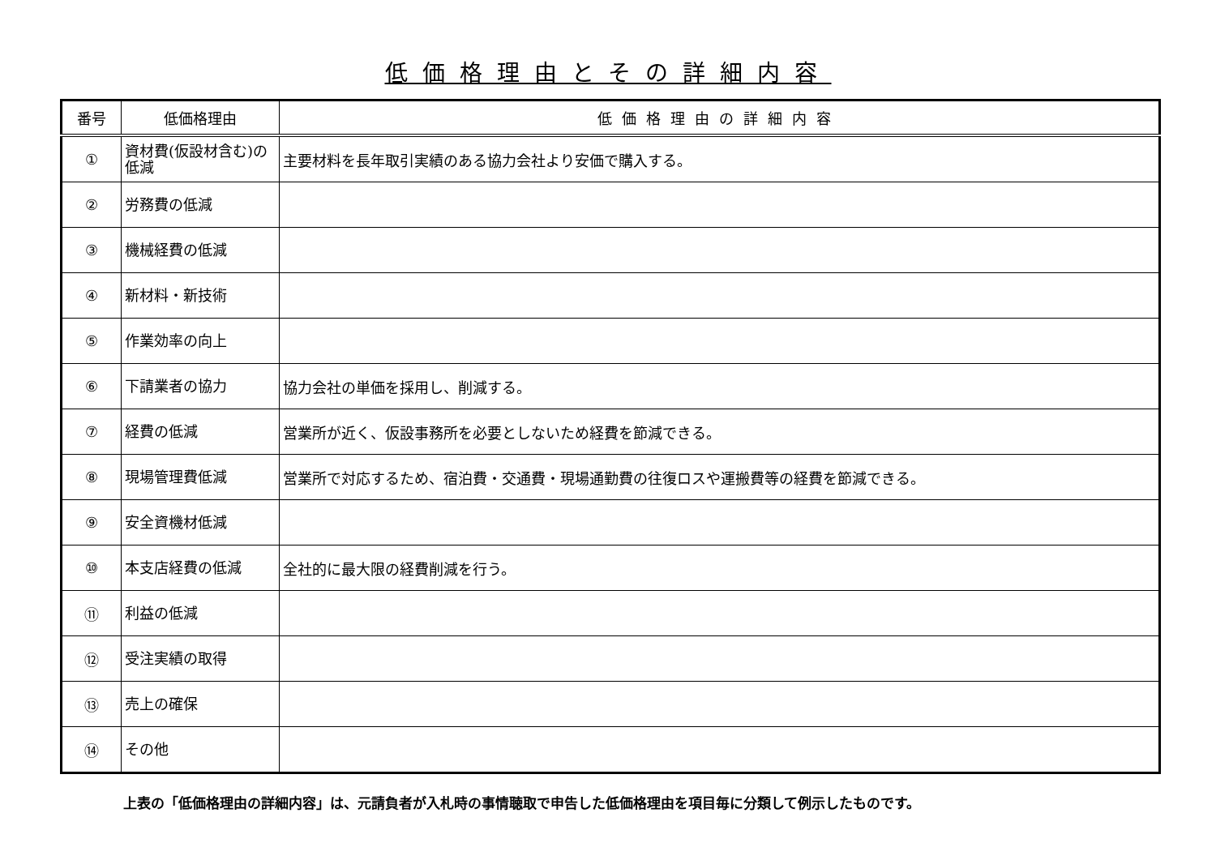低価格理由とその詳細内容
| 番号 | 低価格理由 | 低価格理由の詳細内容 |
| --- | --- | --- |
| ① | 資材費(仮設材含む)の低減 | 主要材料を長年取引実績のある協力会社より安価で購入する。 |
| ② | 労務費の低減 | |
| ③ | 機械経費の低減 | |
| ④ | 新材料・新技術 | |
| ⑤ | 作業効率の向上 | |
| ⑥ | 下請業者の協力 | 協力会社の単価を採用し、削減する。 |
| ⑦ | 経費の低減 | 営業所が近く、仮設事務所を必要としないため経費を節減できる。 |
| ⑧ | 現場管理費低減 | 営業所で対応するため、宿泊費・交通費・現場通勤費の往復ロスや運搬費等の経費を節減できる。 |
| ⑨ | 安全資機材低減 | |
| ⑩ | 本支店経費の低減 | 全社的に最大限の経費削減を行う。 |
| ⑪ | 利益の低減 | |
| ⑫ | 受注実績の取得 | |
| ⑬ | 売上の確保 | |
| ⑭ | その他 | |
上表の「低価格理由の詳細内容」は、元請負者が入札時の事情聴取で申告した低価格理由を項目毎に分類して例示したものです。